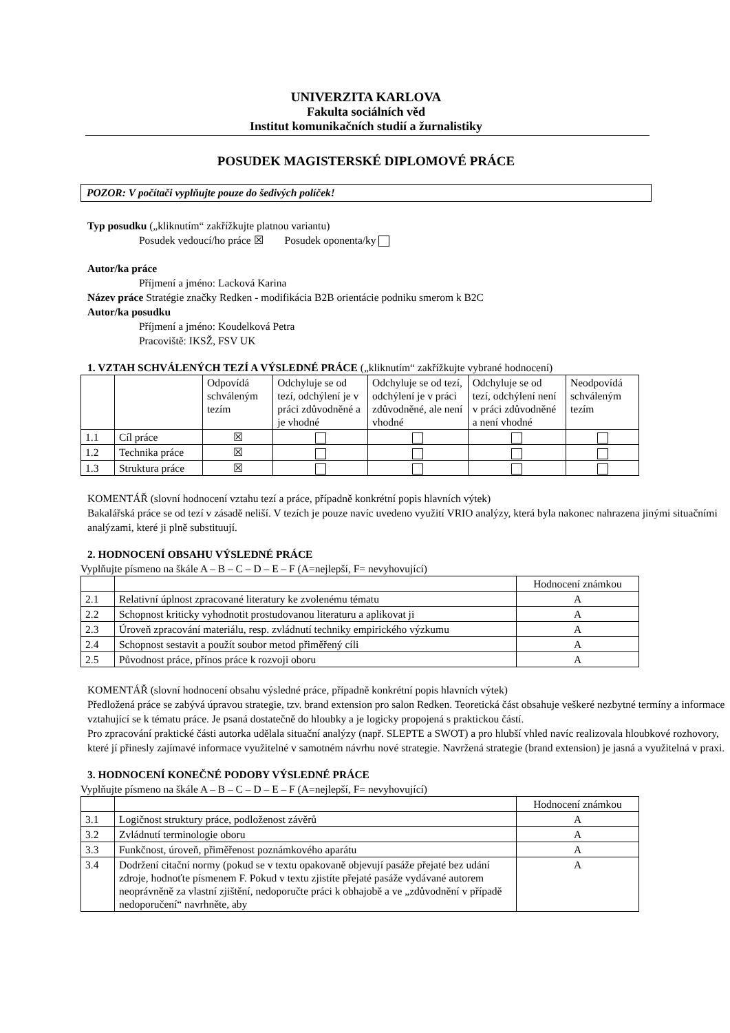UNIVERZITA KARLOVA
Fakulta sociálních věd
Institut komunikačních studií a žurnalistiky
POSUDEK MAGISTERSKÉ DIPLOMOVÉ PRÁCE
POZOR: V počítači vyplňujte pouze do šedivých políček!
Typ posudku („kliknutím“ zakřížkujte platnou variantu)
Posudek vedoucí/ho práce ☒ Posudek oponenta/ky
Autor/ka práce
Příjmení a jméno: Lacková Karina
Název práce Stratégie značky Redken - modifikácia B2B orientácie podniku smerom k B2C
Autor/ka posudku
Příjmení a jméno: Koudelková Petra
Pracoviště: IKSŽ, FSV UK
1. VZTAH SCHVÁLENÝCH TEZÍ A VÝSLEDNÉ PRÁCE („kliknutím“ zakřížkujte vybrané hodnocení)
| | | Odpovídá schváleným tezím | Odchyluje se od tezí, odchýlení je v práci zdůvodněné a je vhodné | Odchyluje se od tezí, odchýlení je v práci zdůvodněné, ale není vhodné | Odchyluje se od tezí, odchýlení není v práci zdůvodněné a není vhodné | Neodpovídá schváleným tezím |
| --- | --- | --- | --- | --- | --- | --- |
| 1.1 | Cíl práce | ☒ | | | | |
| 1.2 | Technika práce | ☒ | | | | |
| 1.3 | Struktura práce | ☒ | | | | |
KOMENTÁŘ (slovní hodnocení vztahu tezí a práce, případně konkrétní popis hlavních výtek)
Bakalářská práce se od tezí v zásadě neliší. V tezích je pouze navíc uvedeno využití VRIO analýzy, která byla nakonec nahrazena jinými situačními analýzami, které ji plně substituují.
2. HODNOCENÍ OBSAHU VÝSLEDNÉ PRÁCE
Vyplňujte písmeno na škále A – B – C – D – E – F (A=nejlepší, F= nevyhovující)
| | | Hodnocení známkou |
| --- | --- | --- |
| 2.1 | Relativní úplnost zpracované literatury ke zvolenému tématu | A |
| 2.2 | Schopnost kriticky vyhodnotit prostudovanou literaturu a aplikovat ji | A |
| 2.3 | Úroveň zpracování materiálu, resp. zvládnutí techniky empirického výzkumu | A |
| 2.4 | Schopnost sestavit a použít soubor metod přiměřený cíli | A |
| 2.5 | Původnost práce, přínos práce k rozvoji oboru | A |
KOMENTÁŘ (slovní hodnocení obsahu výsledné práce, případně konkrétní popis hlavních výtek)
Předložená práce se zabývá úpravou strategie, tzv. brand extension pro salon Redken. Teoretická část obsahuje veškeré nezbytné termíny a informace vztahující se k tématu práce. Je psaná dostatečně do hloubky a je logicky propojená s praktickou částí.
Pro zpracování praktické části autorka udělala situační analýzy (např. SLEPTE a SWOT) a pro hlubší vhled navíc realizovala hloubkové rozhovory, které jí přinesly zajímavé informace využitelné v samotném návrhu nové strategie. Navržená strategie (brand extension) je jasná a využitelná v praxi.
3. HODNOCENÍ KONEČNÉ PODOBY VÝSLEDNÉ PRÁCE
Vyplňujte písmeno na škále A – B – C – D – E – F (A=nejlepší, F= nevyhovující)
| | | Hodnocení známkou |
| --- | --- | --- |
| 3.1 | Logičnost struktury práce, podloženost závěrů | A |
| 3.2 | Zvládnutí terminologie oboru | A |
| 3.3 | Funkčnost, úroveň, přiměřenost poznámkového aparátu | A |
| 3.4 | Dodržení citační normy (pokud se v textu opakovaně objevují pasáže přejaté bez udání zdroje, hodnoťte písmenem F. Pokud v textu zjistíte přejaté pasáže vydávané autorem neoprávněně za vlastní zjištění, nedoporučte práci k obhajobě a ve „zdůvodnění v případě nedoporučení“ navrhněte, aby | A |